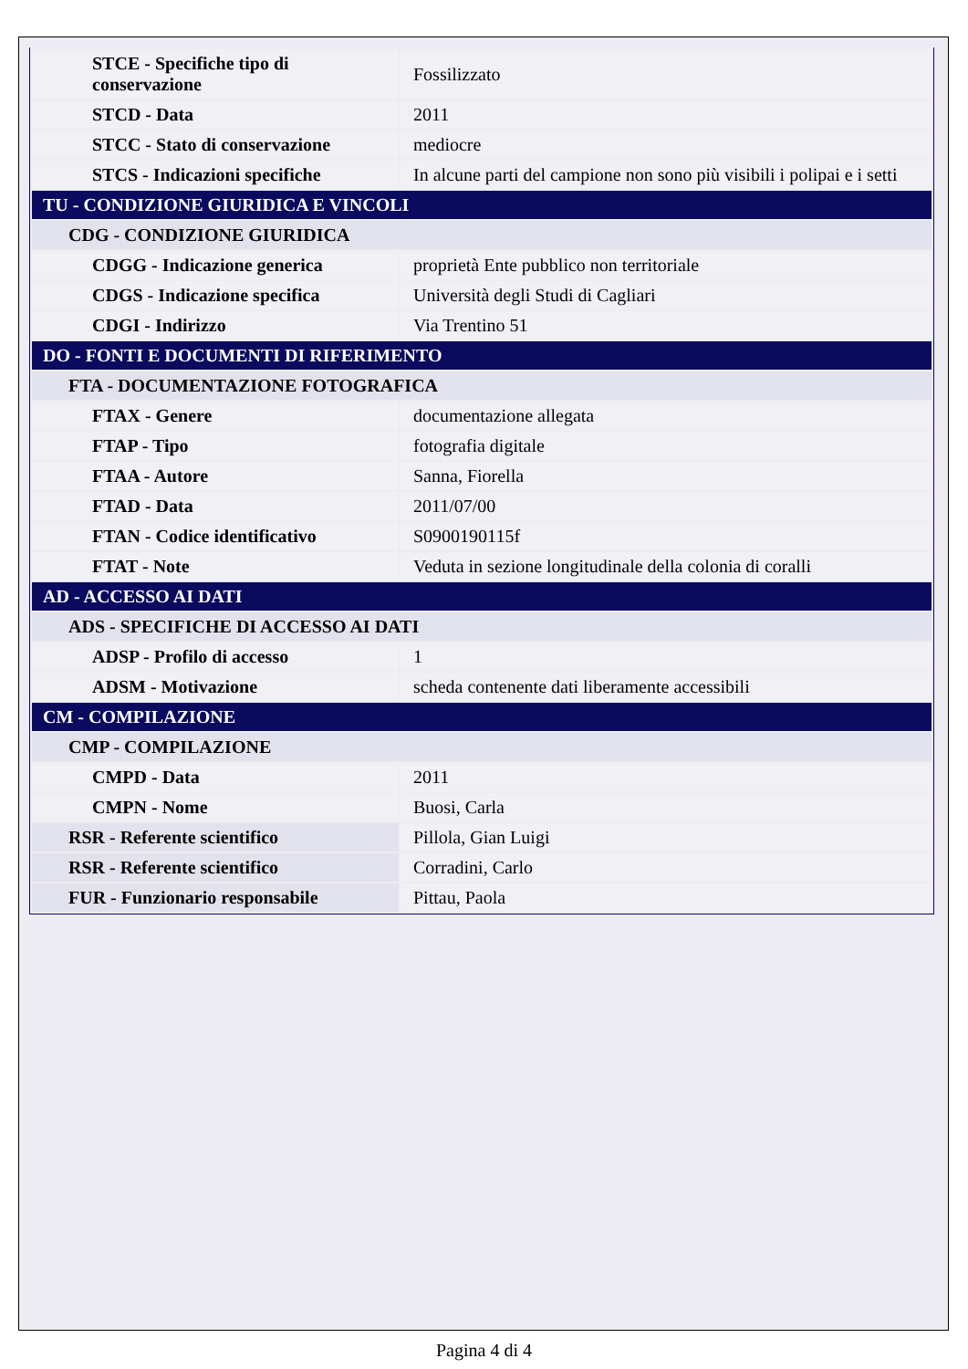| STCE - Specifiche tipo di conservazione | Fossilizzato |
| STCD - Data | 2011 |
| STCC - Stato di conservazione | mediocre |
| STCS - Indicazioni specifiche | In alcune parti del campione non sono più visibili i polipai e i setti |
| TU - CONDIZIONE GIURIDICA E VINCOLI | |
| CDG - CONDIZIONE GIURIDICA | |
| CDGG - Indicazione generica | proprietà Ente pubblico non territoriale |
| CDGS - Indicazione specifica | Università degli Studi di Cagliari |
| CDGI - Indirizzo | Via Trentino 51 |
| DO - FONTI E DOCUMENTI DI RIFERIMENTO | |
| FTA - DOCUMENTAZIONE FOTOGRAFICA | |
| FTAX - Genere | documentazione allegata |
| FTAP - Tipo | fotografia digitale |
| FTAA - Autore | Sanna, Fiorella |
| FTAD - Data | 2011/07/00 |
| FTAN - Codice identificativo | S0900190115f |
| FTAT - Note | Veduta in sezione longitudinale della colonia di coralli |
| AD - ACCESSO AI DATI | |
| ADS - SPECIFICHE DI ACCESSO AI DATI | |
| ADSP - Profilo di accesso | 1 |
| ADSM - Motivazione | scheda contenente dati liberamente accessibili |
| CM - COMPILAZIONE | |
| CMP - COMPILAZIONE | |
| CMPD - Data | 2011 |
| CMPN - Nome | Buosi, Carla |
| RSR - Referente scientifico | Pillola, Gian Luigi |
| RSR - Referente scientifico | Corradini, Carlo |
| FUR - Funzionario responsabile | Pittau, Paola |
Pagina 4 di 4